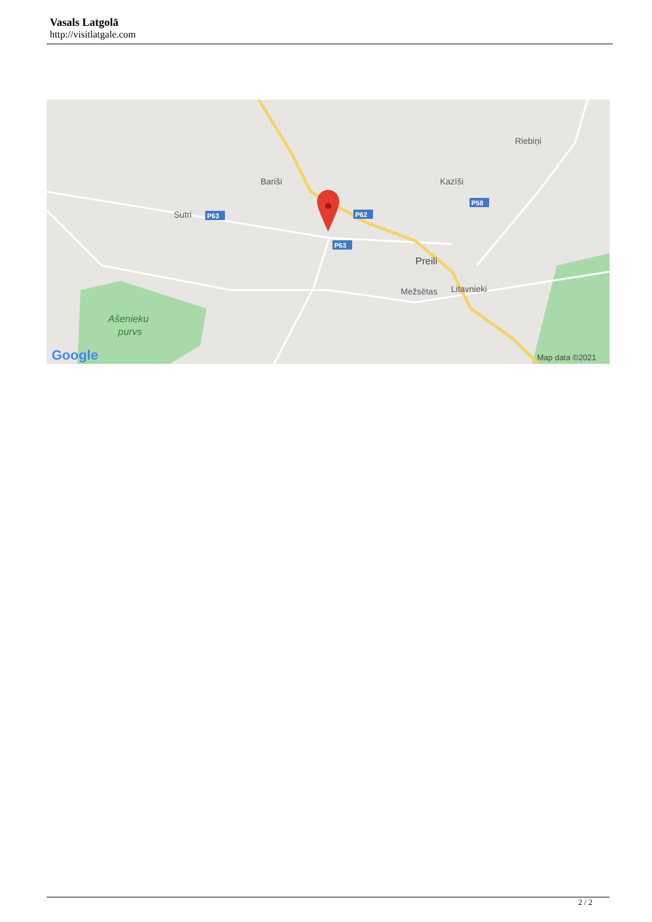Vasals Latgolā
http://visitlatgale.com
Bariši
Sutri
Kazīši
Riebiņi
Preili
Mežsētas
Litavnieki
Ašenieku
purvs
P63
P62
P63
P58
Google
Map data ©2021
2 / 2